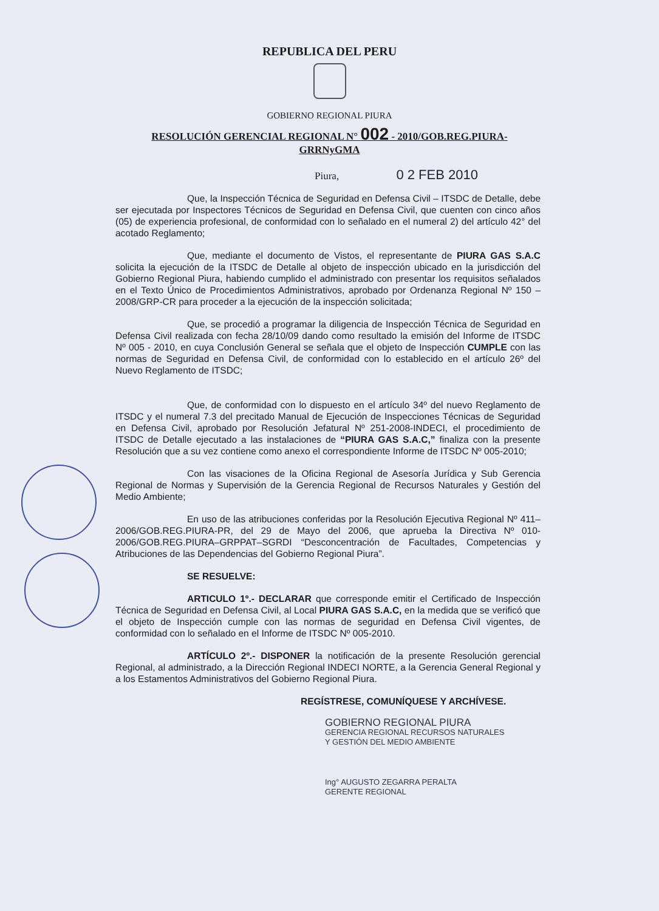REPUBLICA DEL PERU
GOBIERNO REGIONAL PIURA
RESOLUCIÓN GERENCIAL REGIONAL N° 002 - 2010/GOB.REG.PIURA-
GRRNyGMA
Piura, 0 2 FEB 2010
Que, la Inspección Técnica de Seguridad en Defensa Civil – ITSDC de Detalle, debe ser ejecutada por Inspectores Técnicos de Seguridad en Defensa Civil, que cuenten con cinco años (05) de experiencia profesional, de conformidad con lo señalado en el numeral 2) del artículo 42° del acotado Reglamento;
Que, mediante el documento de Vistos, el representante de PIURA GAS S.A.C solicita la ejecución de la ITSDC de Detalle al objeto de inspección ubicado en la jurisdicción del Gobierno Regional Piura, habiendo cumplido el administrado con presentar los requisitos señalados en el Texto Único de Procedimientos Administrativos, aprobado por Ordenanza Regional Nº 150 – 2008/GRP-CR para proceder a la ejecución de la inspección solicitada;
Que, se procedió a programar la diligencia de Inspección Técnica de Seguridad en Defensa Civil realizada con fecha 28/10/09 dando como resultado la emisión del Informe de ITSDC Nº 005 - 2010, en cuya Conclusión General se señala que el objeto de Inspección CUMPLE con las normas de Seguridad en Defensa Civil, de conformidad con lo establecido en el artículo 26º del Nuevo Reglamento de ITSDC;
Que, de conformidad con lo dispuesto en el artículo 34º del nuevo Reglamento de ITSDC y el numeral 7.3 del precitado Manual de Ejecución de Inspecciones Técnicas de Seguridad en Defensa Civil, aprobado por Resolución Jefatural Nº 251-2008-INDECI, el procedimiento de ITSDC de Detalle ejecutado a las instalaciones de “PIURA GAS S.A.C,” finaliza con la presente Resolución que a su vez contiene como anexo el correspondiente Informe de ITSDC Nº 005-2010;
Con las visaciones de la Oficina Regional de Asesoría Jurídica y Sub Gerencia Regional de Normas y Supervisión de la Gerencia Regional de Recursos Naturales y Gestión del Medio Ambiente;
En uso de las atribuciones conferidas por la Resolución Ejecutiva Regional Nº 411–2006/GOB.REG.PIURA-PR, del 29 de Mayo del 2006, que aprueba la Directiva Nº 010-2006/GOB.REG.PIURA–GRPPAT–SGRDI “Desconcentración de Facultades, Competencias y Atribuciones de las Dependencias del Gobierno Regional Piura”.
SE RESUELVE:
ARTICULO 1º.- DECLARAR que corresponde emitir el Certificado de Inspección Técnica de Seguridad en Defensa Civil, al Local PIURA GAS S.A.C, en la medida que se verificó que el objeto de Inspección cumple con las normas de seguridad en Defensa Civil vigentes, de conformidad con lo señalado en el Informe de ITSDC Nº 005-2010.
ARTÍCULO 2º.- DISPONER la notificación de la presente Resolución gerencial Regional, al administrado, a la Dirección Regional INDECI NORTE, a la Gerencia General Regional y a los Estamentos Administrativos del Gobierno Regional Piura.
REGÍSTRESE, COMUNÍQUESE Y ARCHÍVESE.
GOBIERNO REGIONAL PIURA
GERENCIA REGIONAL RECURSOS NATURALES
Y GESTIÓN DEL MEDIO AMBIENTE
Ing° AUGUSTO ZEGARRA PERALTA
GERENTE REGIONAL